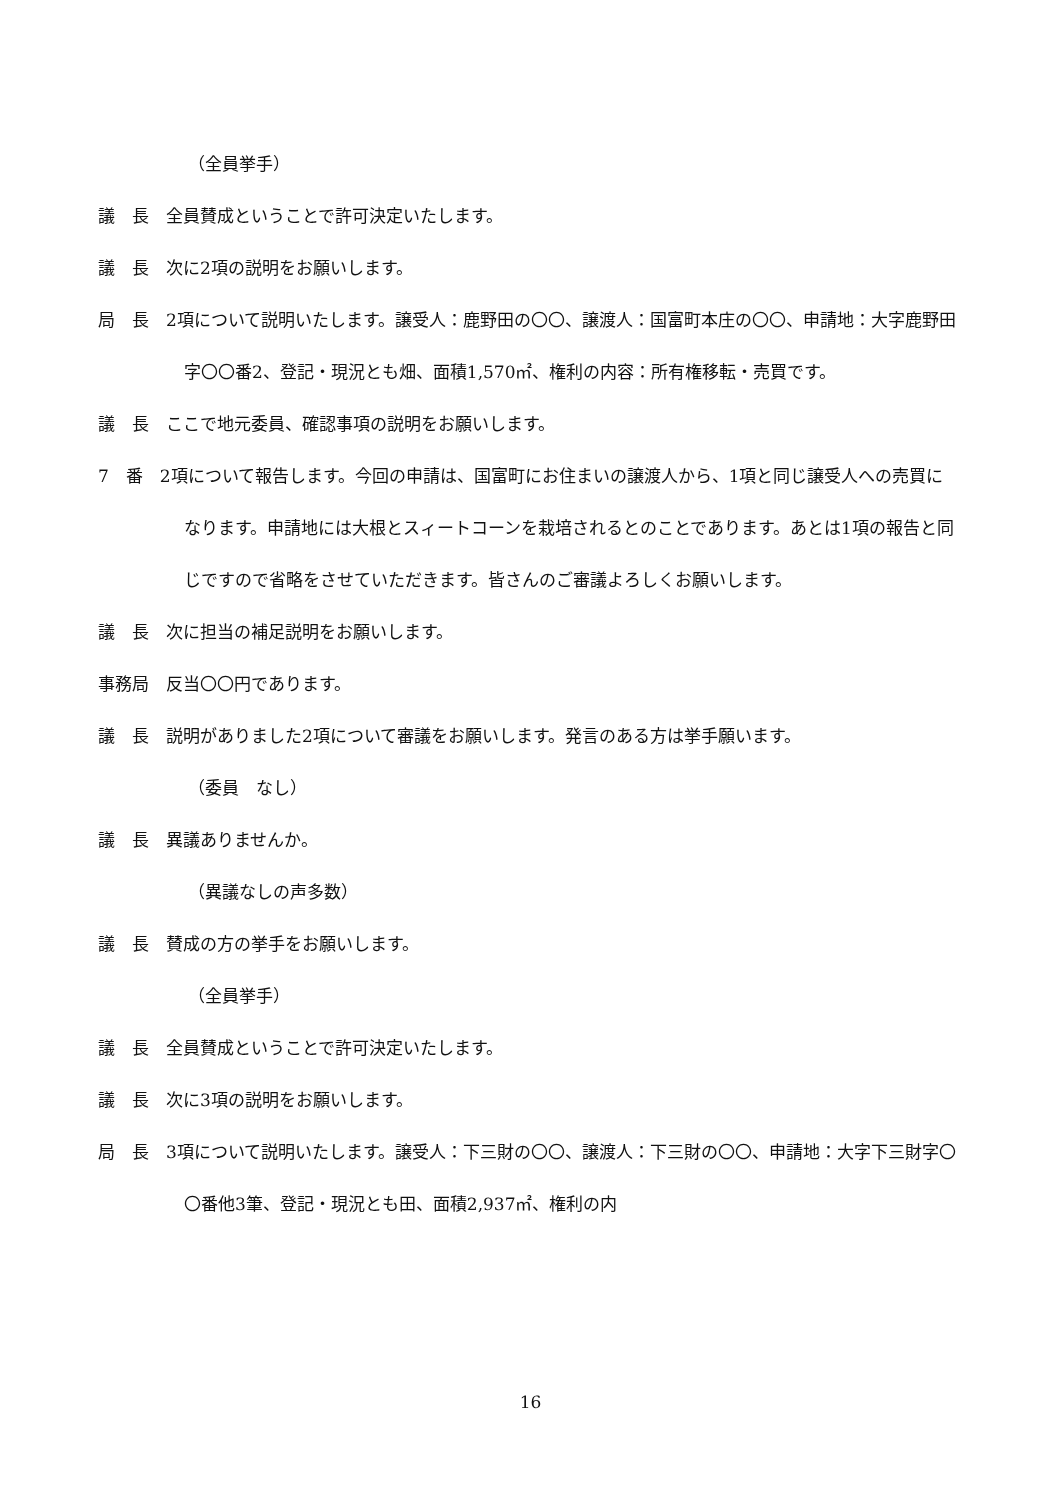（全員挙手）
議　長　全員賛成ということで許可決定いたします。
議　長　次に2項の説明をお願いします。
局　長　2項について説明いたします。譲受人：鹿野田の〇〇、譲渡人：国富町本庄の〇〇、申請地：大字鹿野田字〇〇番2、登記・現況とも畑、面積1,570㎡、権利の内容：所有権移転・売買です。
議　長　ここで地元委員、確認事項の説明をお願いします。
7　番　2項について報告します。今回の申請は、国富町にお住まいの譲渡人から、1項と同じ譲受人への売買になります。申請地には大根とスィートコーンを栽培されるとのことであります。あとは1項の報告と同じですので省略をさせていただきます。皆さんのご審議よろしくお願いします。
議　長　次に担当の補足説明をお願いします。
事務局　反当〇〇円であります。
議　長　説明がありました2項について審議をお願いします。発言のある方は挙手願います。
（委員　なし）
議　長　異議ありませんか。
（異議なしの声多数）
議　長　賛成の方の挙手をお願いします。
（全員挙手）
議　長　全員賛成ということで許可決定いたします。
議　長　次に3項の説明をお願いします。
局　長　3項について説明いたします。譲受人：下三財の〇〇、譲渡人：下三財の〇〇、申請地：大字下三財字〇〇番他3筆、登記・現況とも田、面積2,937㎡、権利の内
16